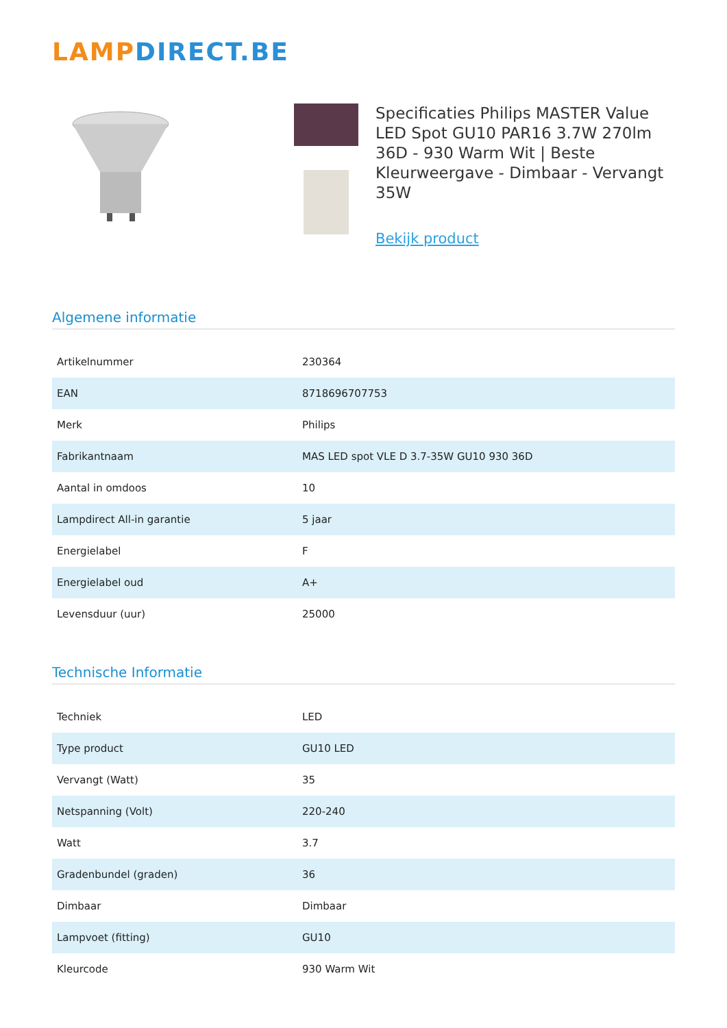LAMP DIRECT.BE
Specificaties Philips MASTER Value LED Spot GU10 PAR16 3.7W 270lm 36D - 930 Warm Wit | Beste Kleurweergave - Dimbaar - Vervangt 35W
Bekijk product
Algemene informatie
| Artikelnummer | 230364 |
| EAN | 8718696707753 |
| Merk | Philips |
| Fabrikantnaam | MAS LED spot VLE D 3.7-35W GU10 930 36D |
| Aantal in omdoos | 10 |
| Lampdirect All-in garantie | 5 jaar |
| Energielabel | F |
| Energielabel oud | A+ |
| Levensduur (uur) | 25000 |
Technische Informatie
| Techniek | LED |
| Type product | GU10 LED |
| Vervangt (Watt) | 35 |
| Netspanning (Volt) | 220-240 |
| Watt | 3.7 |
| Gradenbundel (graden) | 36 |
| Dimbaar | Dimbaar |
| Lampvoet (fitting) | GU10 |
| Kleurcode | 930 Warm Wit |